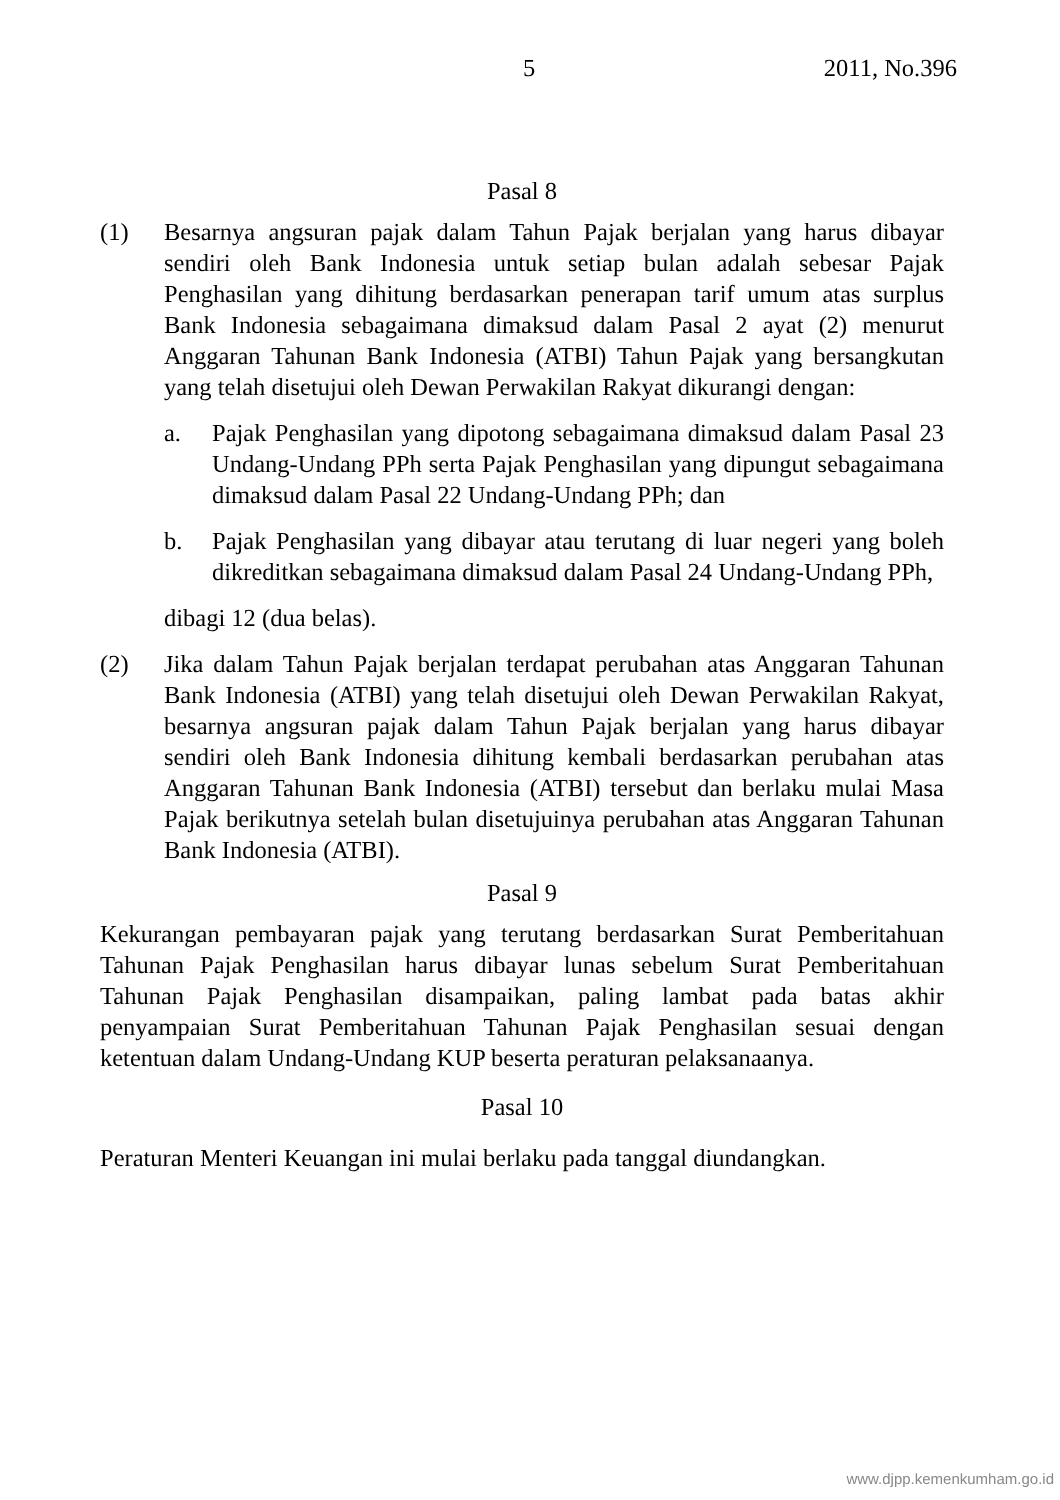5 2011, No.396
Pasal 8
(1) Besarnya angsuran pajak dalam Tahun Pajak berjalan yang harus dibayar sendiri oleh Bank Indonesia untuk setiap bulan adalah sebesar Pajak Penghasilan yang dihitung berdasarkan penerapan tarif umum atas surplus Bank Indonesia sebagaimana dimaksud dalam Pasal 2 ayat (2) menurut Anggaran Tahunan Bank Indonesia (ATBI) Tahun Pajak yang bersangkutan yang telah disetujui oleh Dewan Perwakilan Rakyat dikurangi dengan:
a. Pajak Penghasilan yang dipotong sebagaimana dimaksud dalam Pasal 23 Undang-Undang PPh serta Pajak Penghasilan yang dipungut sebagaimana dimaksud dalam Pasal 22 Undang-Undang PPh; dan
b. Pajak Penghasilan yang dibayar atau terutang di luar negeri yang boleh dikreditkan sebagaimana dimaksud dalam Pasal 24 Undang-Undang PPh,
dibagi 12 (dua belas).
(2) Jika dalam Tahun Pajak berjalan terdapat perubahan atas Anggaran Tahunan Bank Indonesia (ATBI) yang telah disetujui oleh Dewan Perwakilan Rakyat, besarnya angsuran pajak dalam Tahun Pajak berjalan yang harus dibayar sendiri oleh Bank Indonesia dihitung kembali berdasarkan perubahan atas Anggaran Tahunan Bank Indonesia (ATBI) tersebut dan berlaku mulai Masa Pajak berikutnya setelah bulan disetujuinya perubahan atas Anggaran Tahunan Bank Indonesia (ATBI).
Pasal 9
Kekurangan pembayaran pajak yang terutang berdasarkan Surat Pemberitahuan Tahunan Pajak Penghasilan harus dibayar lunas sebelum Surat Pemberitahuan Tahunan Pajak Penghasilan disampaikan, paling lambat pada batas akhir penyampaian Surat Pemberitahuan Tahunan Pajak Penghasilan sesuai dengan ketentuan dalam Undang-Undang KUP beserta peraturan pelaksanaanya.
Pasal 10
Peraturan Menteri Keuangan ini mulai berlaku pada tanggal diundangkan.
www.djpp.kemenkumham.go.id